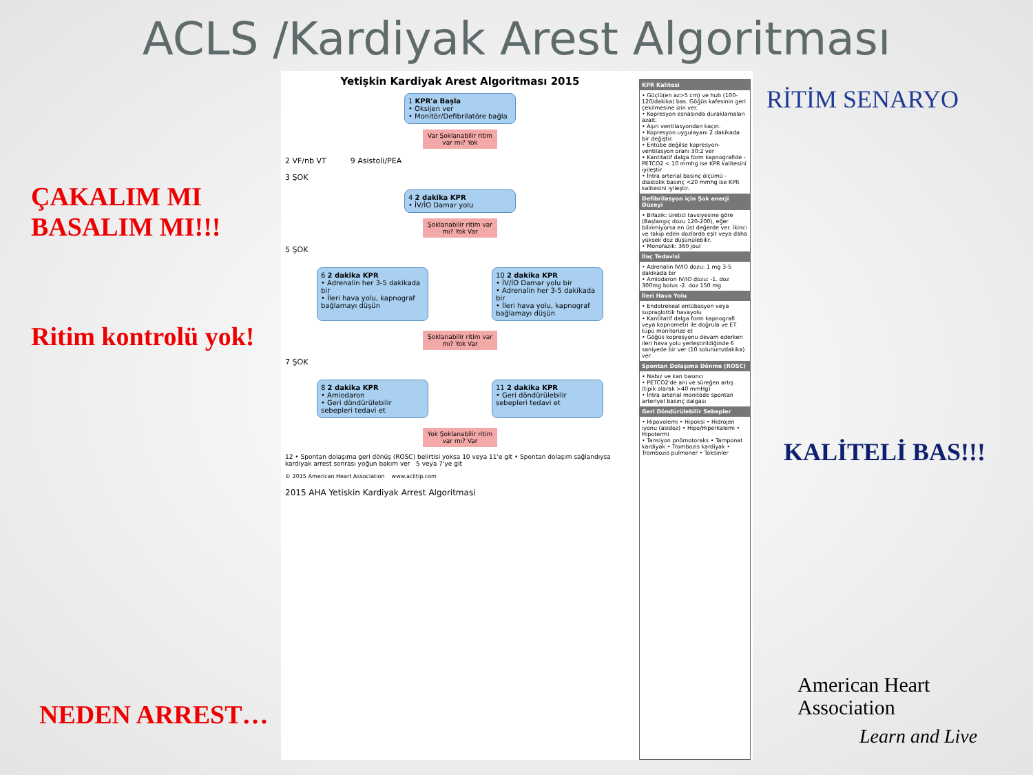ACLS /Kardiyak Arest Algoritması
ÇAKALIM MI
BASALIM MI!!!
Ritim kontrolü yok!
NEDEN ARREST…
Yetişkin Kardiyak Arest Algoritması 2015
1 KPR'a Başla
• Oksijen ver
• Monitör/Defibrilatöre bağla
Var Şoklanabilir ritim var mı? Yok
2 VF/nb VT 9 Asistoli/PEA
3 ŞOK
4 2 dakika KPR
• İV/İO Damar yolu
Şoklanabilir ritim var mı? Yok Var
5 ŞOK
6 2 dakika KPR
• Adrenalin her 3-5 dakikada bir
• İleri hava yolu, kapnograf bağlamayı düşün
10 2 dakika KPR
• İV/İO Damar yolu bir
• Adrenalin her 3-5 dakikada bir
• İleri hava yolu, kapnograf bağlamayı düşün
Şoklanabilir ritim var mı? Yok Var
7 ŞOK
8 2 dakika KPR
• Amiodaron
• Geri döndürülebilir sebepleri tedavi et
11 2 dakika KPR
• Geri döndürülebilir sebepleri tedavi et
Yok Şoklanabilir ritim var mı? Var
12 • Spontan dolaşıma geri dönüş (ROSC) belirtisi yoksa 10 veya 11'e git • Spontan dolaşım sağlandıysa kardiyak arrest sonrası yoğun bakım ver 5 veya 7'ye git
© 2015 American Heart Association www.aciltip.com
2015 AHA Yetiskin Kardiyak Arrest Algoritmasi
KPR Kalitesi
• Güçlü(en az>5 cm) ve hızlı (100-120/dakika) bas. Göğüs kafesinin geri çekilmesine izin ver.
• Kopresyon esnasında duraklamaları azalt.
• Aşırı ventilasyondan kaçın.
• Kopresyon uygulayanı 2 dakikada bir değiştir.
• Entübe değilse kopresyon-ventilasyon oranı 30:2 ver
• Kantitatif dalga form kapnografide -PETCO2 < 10 mmhg ise KPR kalitesini iyileştir
• İntra arterial basınç ölçümü - diastolik basınç <20 mmhg ise KPR kalitesini iyileştir.
Defibrilasyon için Şok enerji Düzeyi
• Bifazik: üretici tavsiyesine göre (Başlangıç dozu 120-200), eğer bilinmiyorsa en üst değerde ver. İkinci ve takip eden dozlarda eşit veya daha yüksek doz düşünülebilir.
• Monofazik: 360 joul
İlaç Tedavisi
• Adrenalin IV/IO dozu: 1 mg 3-5 dakikada bir
• Amiodaron IV/IO dozu: -1. doz 300mg bolus -2. doz 150 mg
İleri Hava Yolu
• Endotrekeal entübasyon veya supraglottik havayolu
• Kantitatif dalga form kapnografi veya kapnometri ile doğrula ve ET tüpü monitorize et
• Göğüs kopresyonu devam ederken ileri hava yolu yerleştirildiğinde 6 saniyede bir ver (10 solunum/dakika) ver
Spontan Dolaşıma Dönme (ROSC)
• Nabız ve kan basıncı
• PETCO2'de ani ve süreğen artış (tipik olarak >40 mmHg)
• İntra arterial monitödе spontan arteriyel basınç dalgası
Geri Döndürülebilir Sebepler
• Hipovolemi • Hipoksi • Hidrojen iyonu (asidoz) • Hipo/Hiperkalemi • Hipotermi
• Tansiyon pnömotoraks • Tamponat kardiyak • Trombozis kardiyak • Trombozis pulmoner • Toksinler
RİTİM SENARYO
KALİTELİ BAS!!!
American Heart
Association
Learn and Live